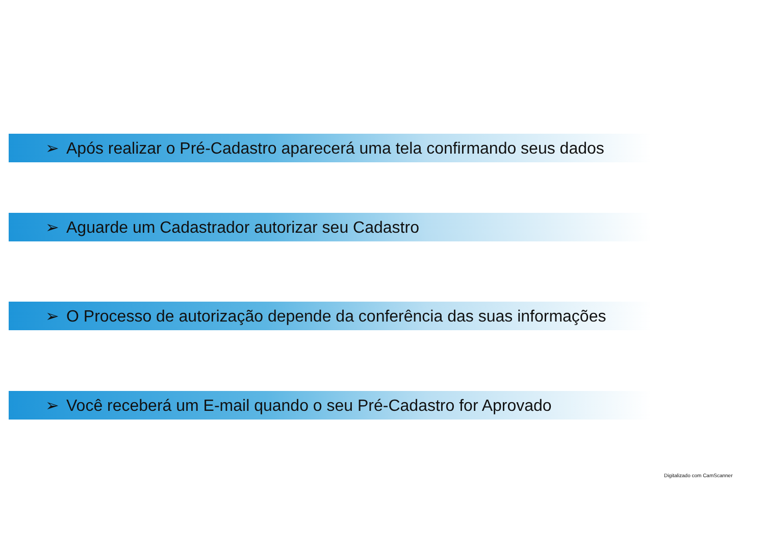➢ Após realizar o Pré-Cadastro aparecerá uma tela confirmando seus dados
➢ Aguarde um Cadastrador autorizar seu Cadastro
➢ O Processo de autorização depende da conferência das suas informações
➢ Você receberá um E-mail quando o seu Pré-Cadastro for Aprovado
Digitalizado com CamScanner